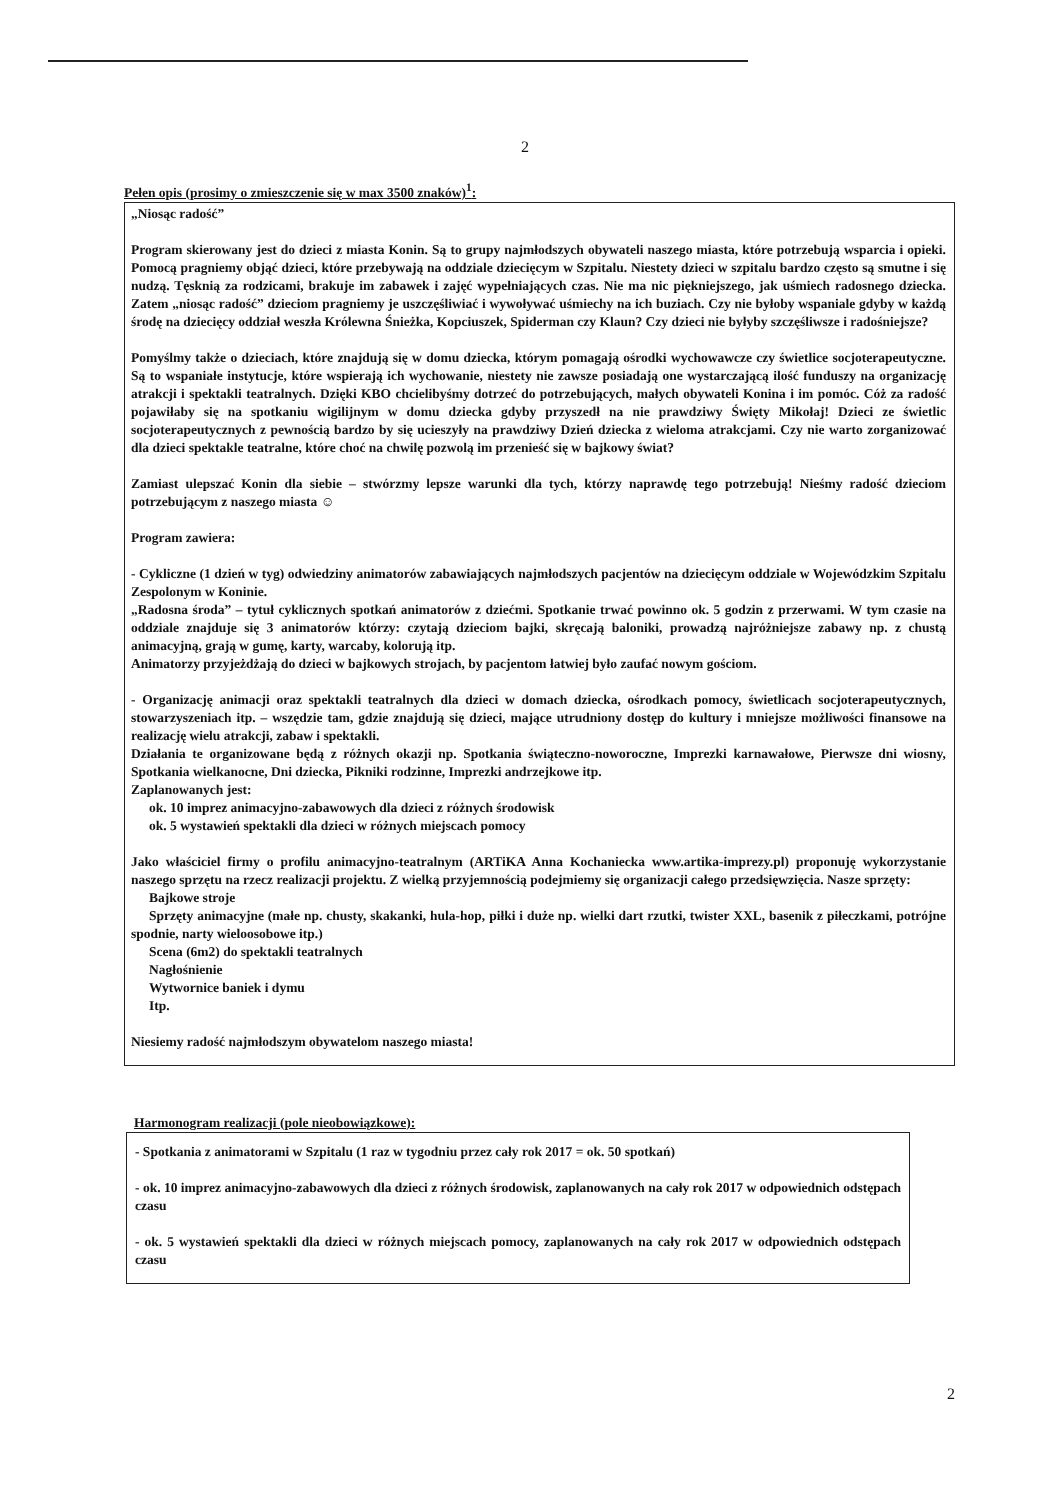2
Pełen opis (prosimy o zmieszczenie się w max 3500 znaków)<sup>1</sup>:
„Niosąc radość”
Program skierowany jest do dzieci z miasta Konin. Są to grupy najmłodszych obywateli naszego miasta, które potrzebują wsparcia i opieki. Pomocą pragniemy objąć dzieci, które przebywają na oddziale dziecięcym w Szpitalu. Niestety dzieci w szpitalu bardzo często są smutne i się nudzą. Tęsknią za rodzicami, brakuje im zabawek i zajęć wypełniających czas. Nie ma nic piękniejszego, jak uśmiech radosnego dziecka. Zatem „niosąc radość” dzieciom pragniemy je uszczęśliwiać i wywoływać uśmiechy na ich buziach. Czy nie byłoby wspaniale gdyby w każdą środę na dziecięcy oddział weszła Królewna Śnieżka, Kopciuszek, Spiderman czy Klaun? Czy dzieci nie byłyby szczęśliwsze i radośniejsze?
Pomyślmy także o dzieciach, które znajdują się w domu dziecka, którym pomagają ośrodki wychowawcze czy świetlice socjoterapeutyczne. Są to wspaniałe instytucje, które wspierają ich wychowanie, niestety nie zawsze posiadają one wystarczającą ilość funduszy na organizację atrakcji i spektakli teatralnych. Dzięki KBO chcielibyśmy dotrzeć do potrzebujących, małych obywateli Konina i im pomóc. Cóż za radość pojawiłaby się na spotkaniu wigilijnym w domu dziecka gdyby przyszedł na nie prawdziwy Święty Mikołaj! Dzieci ze świetlic socjoterapeutycznych z pewnością bardzo by się ucieszyły na prawdziwy Dzień dziecka z wieloma atrakcjami. Czy nie warto zorganizować dla dzieci spektakle teatralne, które choć na chwilę pozwolą im przenieść się w bajkowy świat?
Zamiast ulepszać Konin dla siebie – stwórzmy lepsze warunki dla tych, którzy naprawdę tego potrzebują! Nieśmy radość dzieciom potrzebującym z naszego miasta ☺
Program zawiera:
- Cykliczne (1 dzień w tyg) odwiedziny animatorów zabawiających najmłodszych pacjentów na dziecięcym oddziale w Wojewódzkim Szpitalu Zespolonym w Koninie.
„Radosna środa” – tytuł cyklicznych spotkań animatorów z dziećmi. Spotkanie trwać powinno ok. 5 godzin z przerwami. W tym czasie na oddziale znajduje się 3 animatorów którzy: czytają dzieciom bajki, skręcają baloniki, prowadzą najróżniejsze zabawy np. z chustą animacyjną, grają w gumę, karty, warcaby, kolorują itp.
Animatorzy przyjeżdżają do dzieci w bajkowych strojach, by pacjentom łatwiej było zaufać nowym gościom.
- Organizację animacji oraz spektakli teatralnych dla dzieci w domach dziecka, ośrodkach pomocy, świetlicach socjoterapeutycznych, stowarzyszeniach itp. – wszędzie tam, gdzie znajdują się dzieci, mające utrudniony dostęp do kultury i mniejsze możliwości finansowe na realizację wielu atrakcji, zabaw i spektakli.
Działania te organizowane będą z różnych okazji np. Spotkania świąteczno-noworoczne, Imprezki karnawałowe, Pierwsze dni wiosny, Spotkania wielkanocne, Dni dziecka, Pikniki rodzinne, Imprezki andrzejkowe itp.
Zaplanowanych jest:
ok. 10 imprez animacyjno-zabawowych dla dzieci z różnych środowisk
ok. 5 wystawień spektakli dla dzieci w różnych miejscach pomocy
Jako właściciel firmy o profilu animacyjno-teatralnym (ARTiKA Anna Kochaniecka www.artika-imprezy.pl) proponuję wykorzystanie naszego sprzętu na rzecz realizacji projektu. Z wielką przyjemnością podejmiemy się organizacji całego przedsięwzięcia. Nasze sprzęty:
Bajkowe stroje
Sprzęty animacyjne (małe np. chusty, skakanki, hula-hop, piłki i duże np. wielki dart rzutki, twister XXL, basenik z piłeczkami, potrójne spodnie, narty wieloosobowe itp.)
Scena (6m2) do spektakli teatralnych
Nagłośnienie
Wytwornice baniek i dymu
Itp.
Niesiemy radość najmłodszym obywatelom naszego miasta!
Harmonogram realizacji (pole nieobowiązkowe):
- Spotkania z animatorami w Szpitalu (1 raz w tygodniu przez cały rok 2017 = ok. 50 spotkań)
- ok. 10 imprez animacyjno-zabawowych dla dzieci z różnych środowisk, zaplanowanych na cały rok 2017 w odpowiednich odstępach czasu
- ok. 5 wystawień spektakli dla dzieci w różnych miejscach pomocy, zaplanowanych na cały rok 2017 w odpowiednich odstępach czasu
2